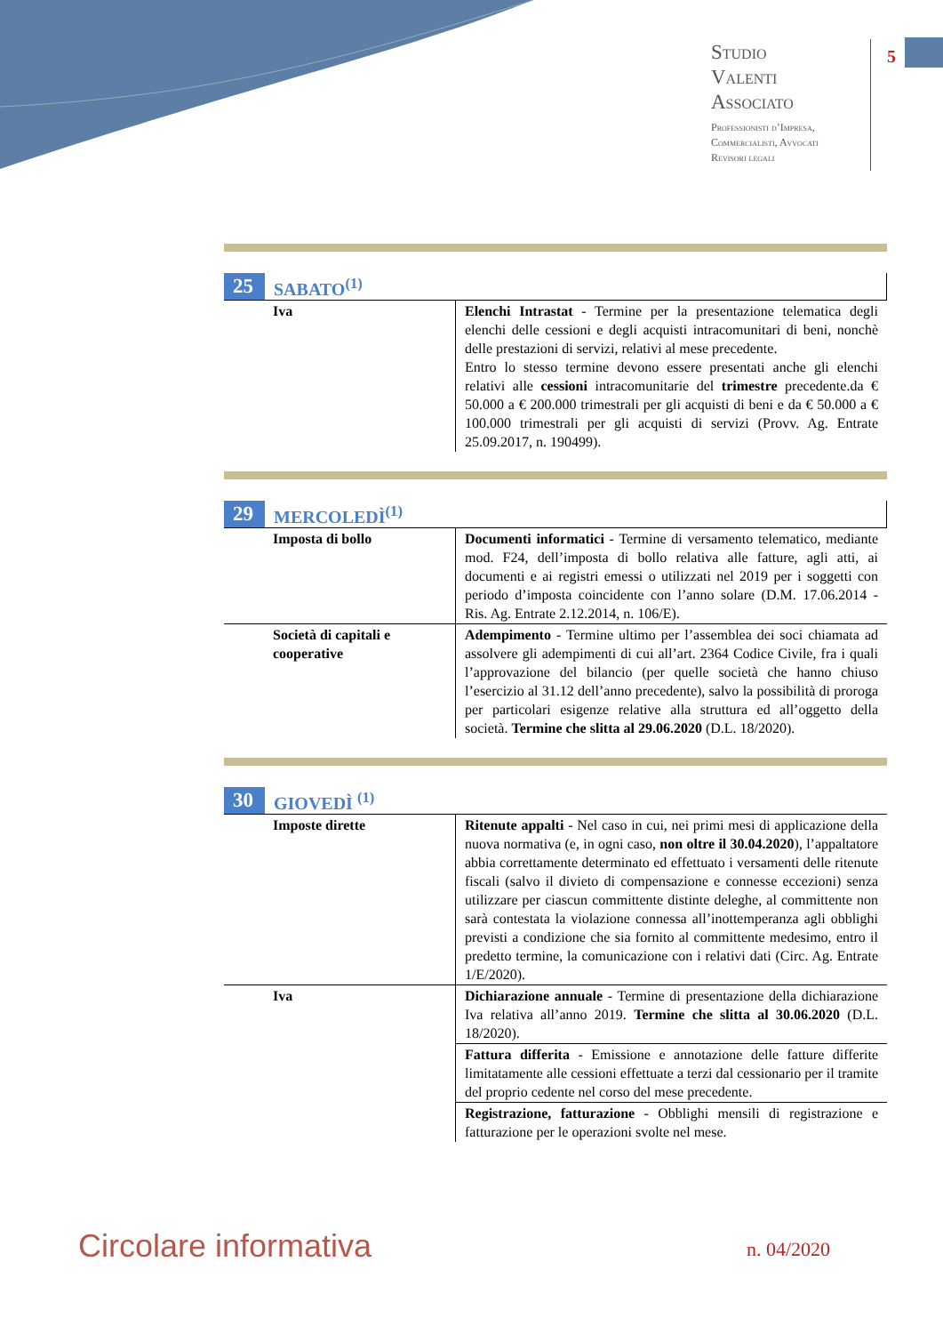Studio
Valenti
Associato
Professionisti d’Impresa,
Commercialisti, Avvocati
Revisori legali
5
25 SABATO<sup>(1)</sup>
| Iva | Elenchi Intrastat - Termine per la presentazione telematica degli elenchi delle cessioni e degli acquisti intracomunitari di beni, nonchè delle prestazioni di servizi, relativi al mese precedente. Entro lo stesso termine devono essere presentati anche gli elenchi relativi alle cessioni intracomunitarie del trimestre precedente.da € 50.000 a € 200.000 trimestrali per gli acquisti di beni e da € 50.000 a € 100.000 trimestrali per gli acquisti di servizi (Provv. Ag. Entrate 25.09.2017, n. 190499). |
29 MERCOLEDÌ<sup>(1)</sup>
| Imposta di bollo | Documenti informatici - Termine di versamento telematico, mediante mod. F24, dell’imposta di bollo relativa alle fatture, agli atti, ai documenti e ai registri emessi o utilizzati nel 2019 per i soggetti con periodo d’imposta coincidente con l’anno solare (D.M. 17.06.2014 - Ris. Ag. Entrate 2.12.2014, n. 106/E). |
| Società di capitali e cooperative | Adempimento - Termine ultimo per l’assemblea dei soci chiamata ad assolvere gli adempimenti di cui all’art. 2364 Codice Civile, fra i quali l’approvazione del bilancio (per quelle società che hanno chiuso l’esercizio al 31.12 dell’anno precedente), salvo la possibilità di proroga per particolari esigenze relative alla struttura ed all’oggetto della società. Termine che slitta al 29.06.2020 (D.L. 18/2020). |
30 GIOVEDÌ <sup>(1)</sup>
| Imposte dirette | Ritenute appalti - Nel caso in cui, nei primi mesi di applicazione della nuova normativa (e, in ogni caso, non oltre il 30.04.2020 ), l’appaltatore abbia correttamente determinato ed effettuato i versamenti delle ritenute fiscali (salvo il divieto di compensazione e connesse eccezioni) senza utilizzare per ciascun committente distinte deleghe, al committente non sarà contestata la violazione connessa all’inottemperanza agli obblighi previsti a condizione che sia fornito al committente medesimo, entro il predetto termine, la comunicazione con i relativi dati (Circ. Ag. Entrate 1/E/2020). |
| Iva | Dichiarazione annuale - Termine di presentazione della dichiarazione Iva relativa all’anno 2019. Termine che slitta al 30.06.2020 (D.L. 18/2020). |
| | Fattura differita - Emissione e annotazione delle fatture differite limitatamente alle cessioni effettuate a terzi dal cessionario per il tramite del proprio cedente nel corso del mese precedente. |
| | Registrazione, fatturazione - Obblighi mensili di registrazione e fatturazione per le operazioni svolte nel mese. |
Circolare informativa n. 04/2020